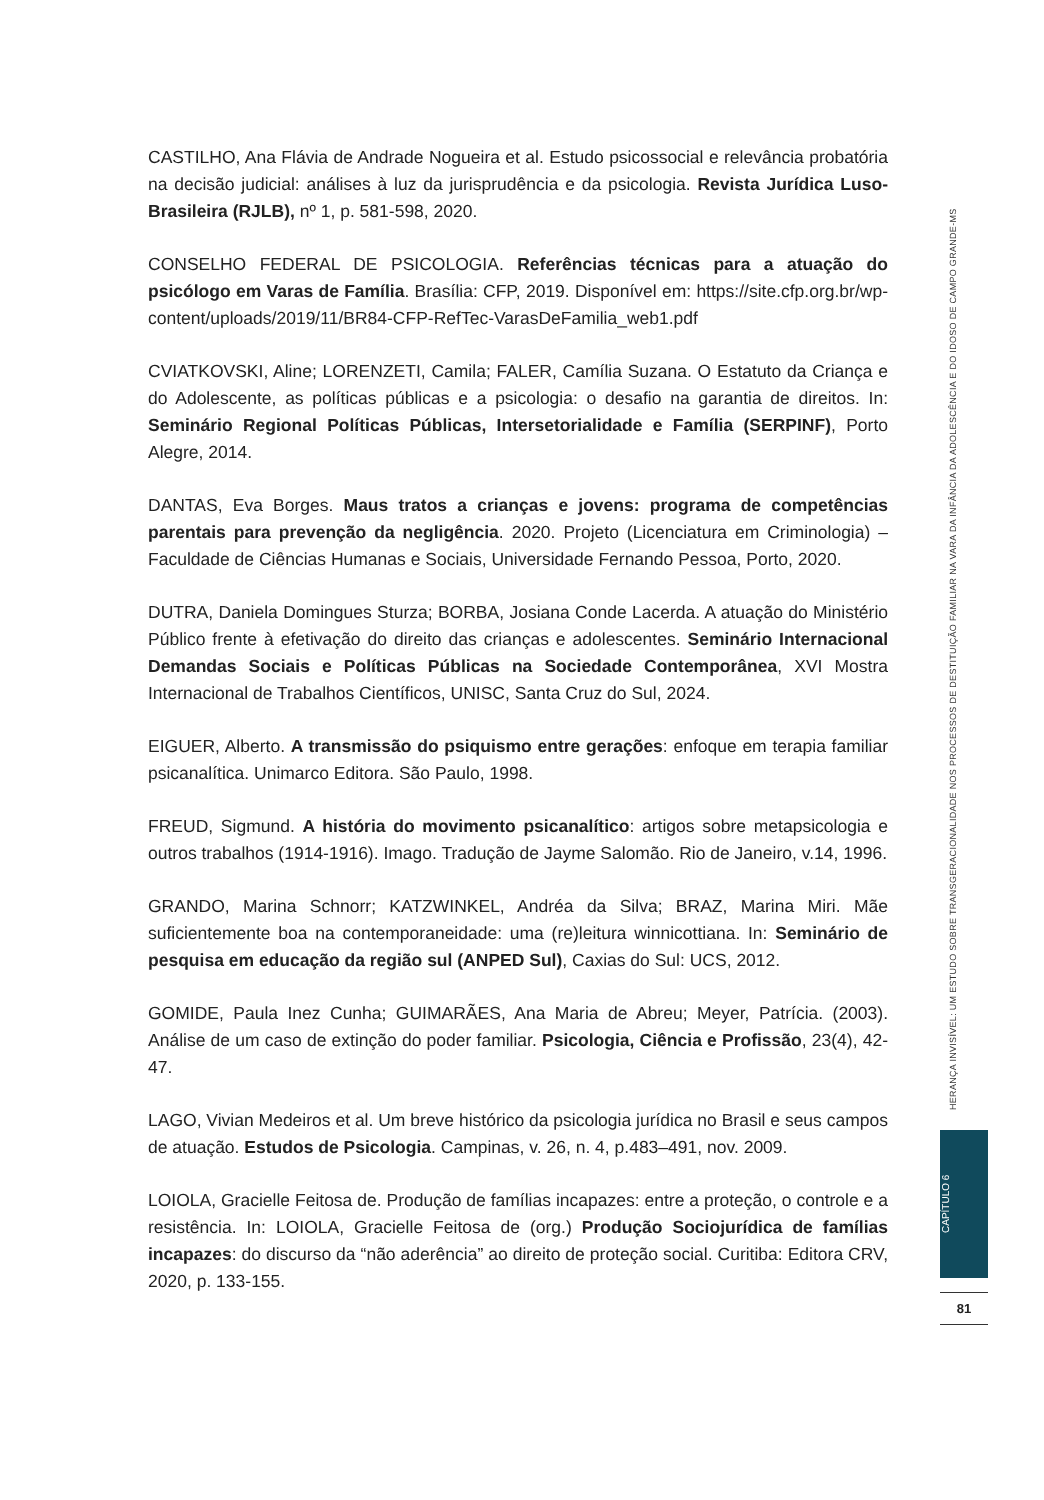CASTILHO, Ana Flávia de Andrade Nogueira et al. Estudo psicossocial e relevância probatória na decisão judicial: análises à luz da jurisprudência e da psicologia. Revista Jurídica Luso-Brasileira (RJLB), nº 1, p. 581-598, 2020.
CONSELHO FEDERAL DE PSICOLOGIA. Referências técnicas para a atuação do psicólogo em Varas de Família. Brasília: CFP, 2019. Disponível em: https://site.cfp.org.br/wp-content/uploads/2019/11/BR84-CFP-RefTec-VarasDeFamilia_web1.pdf
CVIATKOVSKI, Aline; LORENZETI, Camila; FALER, Camília Suzana. O Estatuto da Criança e do Adolescente, as políticas públicas e a psicologia: o desafio na garantia de direitos. In: Seminário Regional Políticas Públicas, Intersetorialidade e Família (SERPINF), Porto Alegre, 2014.
DANTAS, Eva Borges. Maus tratos a crianças e jovens: programa de competências parentais para prevenção da negligência. 2020. Projeto (Licenciatura em Criminologia) – Faculdade de Ciências Humanas e Sociais, Universidade Fernando Pessoa, Porto, 2020.
DUTRA, Daniela Domingues Sturza; BORBA, Josiana Conde Lacerda. A atuação do Ministério Público frente à efetivação do direito das crianças e adolescentes. Seminário Internacional Demandas Sociais e Políticas Públicas na Sociedade Contemporânea, XVI Mostra Internacional de Trabalhos Científicos, UNISC, Santa Cruz do Sul, 2024.
EIGUER, Alberto. A transmissão do psiquismo entre gerações: enfoque em terapia familiar psicanalítica. Unimarco Editora. São Paulo, 1998.
FREUD, Sigmund. A história do movimento psicanalítico: artigos sobre metapsicologia e outros trabalhos (1914-1916). Imago. Tradução de Jayme Salomão. Rio de Janeiro, v.14, 1996.
GRANDO, Marina Schnorr; KATZWINKEL, Andréa da Silva; BRAZ, Marina Miri. Mãe suficientemente boa na contemporaneidade: uma (re)leitura winnicottiana. In: Seminário de pesquisa em educação da região sul (ANPED Sul), Caxias do Sul: UCS, 2012.
GOMIDE, Paula Inez Cunha; GUIMARÃES, Ana Maria de Abreu; Meyer, Patrícia. (2003). Análise de um caso de extinção do poder familiar. Psicologia, Ciência e Profissão, 23(4), 42-47.
LAGO, Vivian Medeiros et al. Um breve histórico da psicologia jurídica no Brasil e seus campos de atuação. Estudos de Psicologia. Campinas, v. 26, n. 4, p.483–491, nov. 2009.
LOIOLA, Gracielle Feitosa de. Produção de famílias incapazes: entre a proteção, o controle e a resistência. In: LOIOLA, Gracielle Feitosa de (org.) Produção Sociojurídica de famílias incapazes: do discurso da “não aderência” ao direito de proteção social. Curitiba: Editora CRV, 2020, p. 133-155.
HERANÇA INVISÍVEL: UM ESTUDO SOBRE TRANSGERACIONALIDADE NOS PROCESSOS DE DESTITUIÇÃO FAMILIAR NA VARA DA INFÂNCIA DA ADOLESCÊNCIA E DO IDOSO DE CAMPO GRANDE-MS
CAPÍTULO 6
81